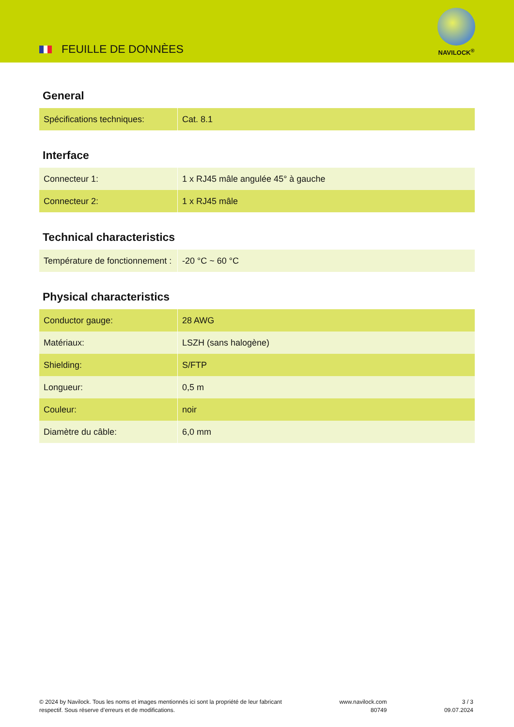FEUILLE DE DONNÈES
NAVILOCK<sup>®</sup>
General
| Spécifications techniques: | Cat. 8.1 |
Interface
| Connecteur 1: | 1 x RJ45 mâle angulée 45° à gauche |
| Connecteur 2: | 1 x RJ45 mâle |
Technical characteristics
| Température de fonctionnement : | -20 °C ~ 60 °C |
Physical characteristics
| Conductor gauge: | 28 AWG |
| Matériaux: | LSZH (sans halogène) |
| Shielding: | S/FTP |
| Longueur: | 0,5 m |
| Couleur: | noir |
| Diamètre du câble: | 6,0 mm |
© 2024 by Navilock. Tous les noms et images mentionnés ici sont la propriété de leur fabricant
respectif. Sous réserve d’erreurs et de modifications.
www.navilock.com
80749
3 / 3
09.07.2024